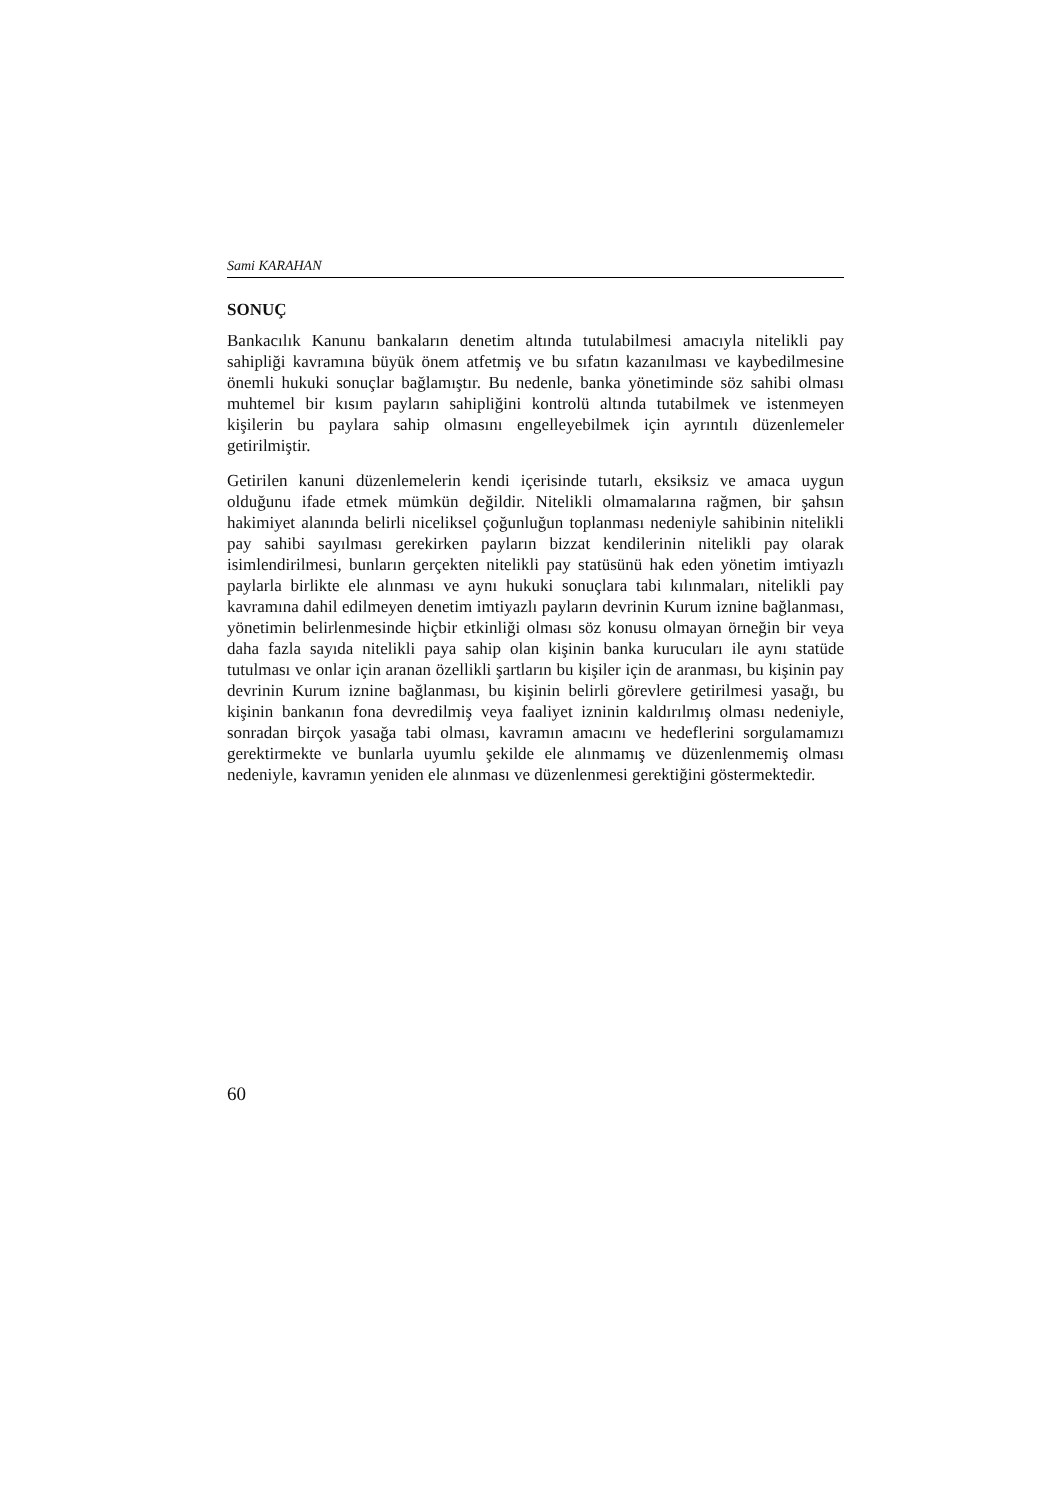Sami KARAHAN
SONUÇ
Bankacılık Kanunu bankaların denetim altında tutulabilmesi amacıyla nitelikli pay sahipliği kavramına büyük önem atfetmiş ve bu sıfatın kazanılması ve kaybedilmesine önemli hukuki sonuçlar bağlamıştır. Bu nedenle, banka yönetiminde söz sahibi olması muhtemel bir kısım payların sahipliğini kontrolü altında tutabilmek ve istenmeyen kişilerin bu paylara sahip olmasını engelleyebilmek için ayrıntılı düzenlemeler getirilmiştir.
Getirilen kanuni düzenlemelerin kendi içerisinde tutarlı, eksiksiz ve amaca uygun olduğunu ifade etmek mümkün değildir. Nitelikli olmamalarına rağmen, bir şahsın hakimiyet alanında belirli niceliksel çoğunluğun toplanması nedeniyle sahibinin nitelikli pay sahibi sayılması gerekirken payların bizzat kendilerinin nitelikli pay olarak isimlendirilmesi, bunların gerçekten nitelikli pay statüsünü hak eden yönetim imtiyazlı paylarla birlikte ele alınması ve aynı hukuki sonuçlara tabi kılınmaları, nitelikli pay kavramına dahil edilmeyen denetim imtiyazlı payların devrinin Kurum iznine bağlanması, yönetimin belirlenmesinde hiçbir etkinliği olması söz konusu olmayan örneğin bir veya daha fazla sayıda nitelikli paya sahip olan kişinin banka kurucuları ile aynı statüde tutulması ve onlar için aranan özellikli şartların bu kişiler için de aranması, bu kişinin pay devrinin Kurum iznine bağlanması, bu kişinin belirli görevlere getirilmesi yasağı, bu kişinin bankanın fona devredilmiş veya faaliyet izninin kaldırılmış olması nedeniyle, sonradan birçok yasağa tabi olması, kavramın amacını ve hedeflerini sorgulamamızı gerektirmekte ve bunlarla uyumlu şekilde ele alınmamış ve düzenlenmemiş olması nedeniyle, kavramın yeniden ele alınması ve düzenlenmesi gerektiğini göstermektedir.
60